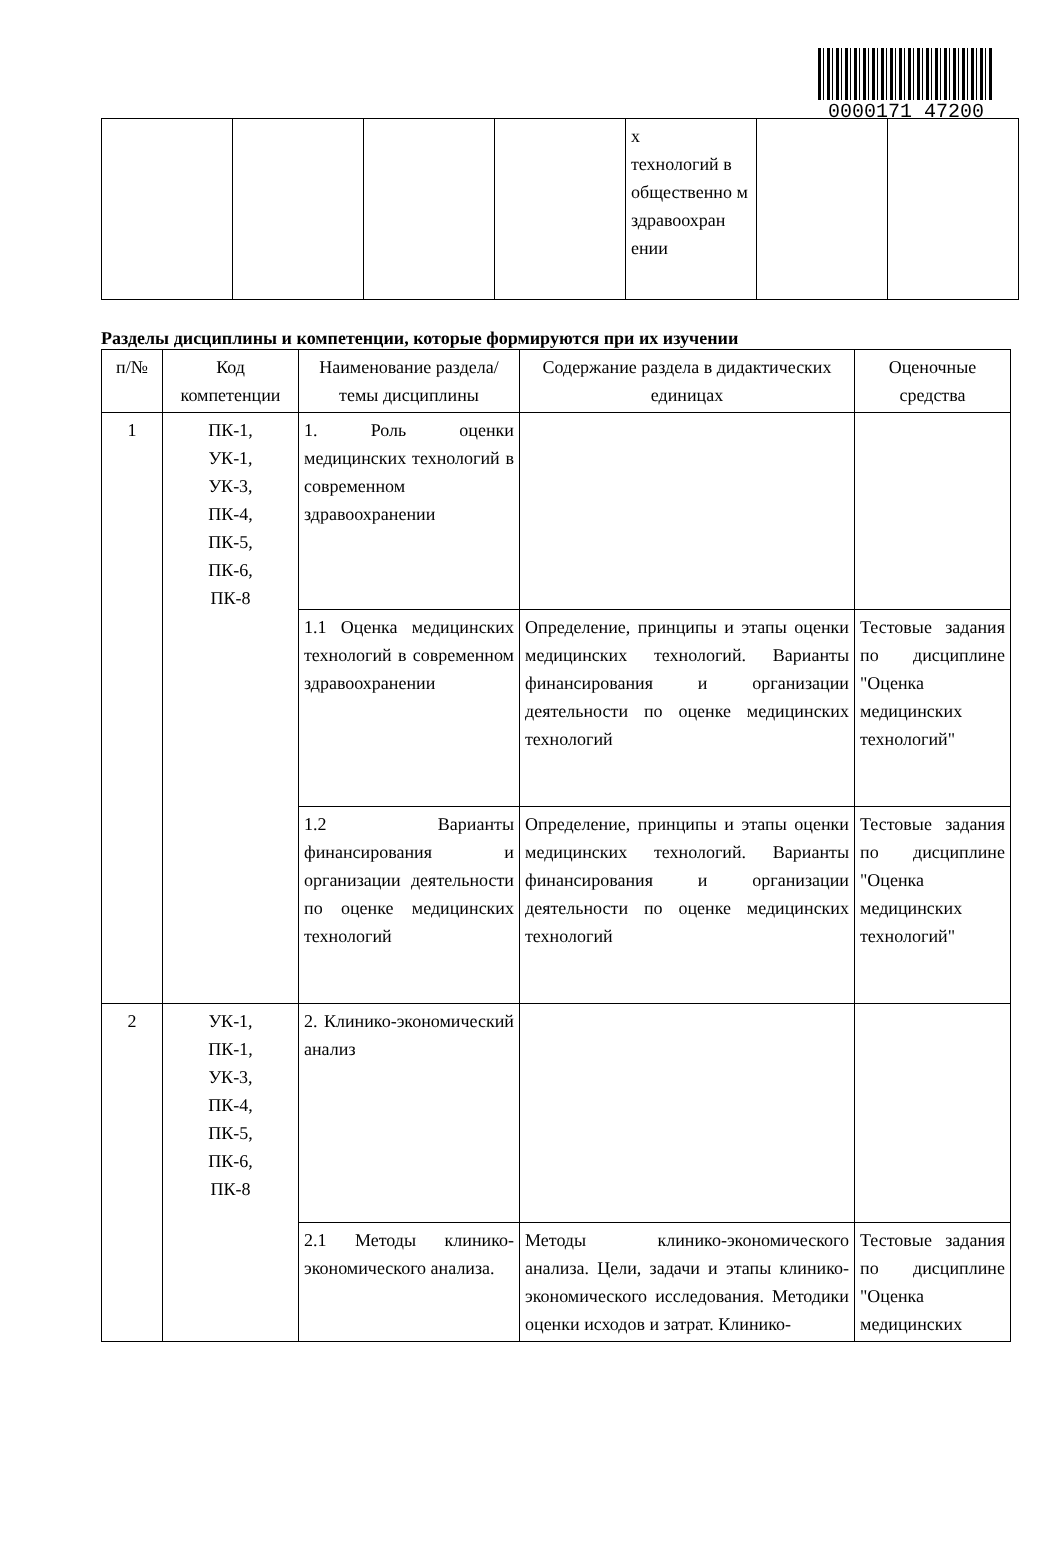0000171 47200
| | | | | х технологий в общественно м здравоохран ении | | |
Разделы дисциплины и компетенции, которые формируются при их изучении
| п/№ | Код компетенции | Наименование раздела/темы дисциплины | Содержание раздела в дидактических единицах | Оценочные средства |
| --- | --- | --- | --- | --- |
| 1 | ПК-1, УК-1, УК-3, ПК-4, ПК-5, ПК-6, ПК-8 | 1. Роль оценки медицинских технологий в современном здравоохранении | | |
| | | 1.1 Оценка медицинских технологий в современном здравоохранении | Определение, принципы и этапы оценки медицинских технологий. Варианты финансирования и организации деятельности по оценке медицинских технологий | Тестовые задания по дисциплине "Оценка медицинских технологий" |
| | | 1.2 Варианты финансирования и организации деятельности по оценке медицинских технологий | Определение, принципы и этапы оценки медицинских технологий. Варианты финансирования и организации деятельности по оценке медицинских технологий | Тестовые задания по дисциплине "Оценка медицинских технологий" |
| 2 | УК-1, ПК-1, УК-3, ПК-4, ПК-5, ПК-6, ПК-8 | 2. Клинико-экономический анализ | | |
| | | 2.1 Методы клинико-экономического анализа. | Методы клинико-экономического анализа. Цели, задачи и этапы клинико-экономического исследования. Методики оценки исходов и затрат. Клинико- | Тестовые задания по дисциплине "Оценка медицинских |